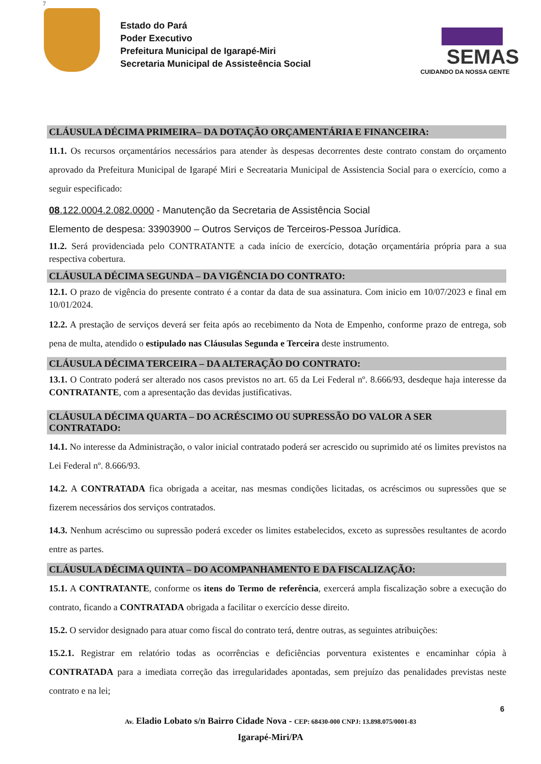7
Estado do Pará
Poder Executivo
Prefeitura Municipal de Igarapé-Miri
Secretaria Municipal de Assisteência Social
SEMAS
CUIDANDO DA NOSSA GENTE
CLÁUSULA DÉCIMA PRIMEIRA– DA DOTAÇÃO ORÇAMENTÁRIA E FINANCEIRA:
11.1. Os recursos orçamentários necessários para atender às despesas decorrentes deste contrato constam do orçamento aprovado da Prefeitura Municipal de Igarapé Miri e Secreataria Municipal de Assistencia Social para o exercício, como a seguir especificado:
08.122.0004.2.082.0000 - Manutenção da Secretaria de Assistência Social
Elemento de despesa: 33903900 – Outros Serviços de Terceiros-Pessoa Jurídica.
11.2. Será providenciada pelo CONTRATANTE a cada início de exercício, dotação orçamentária própria para a sua respectiva cobertura.
CLÁUSULA DÉCIMA SEGUNDA – DA VIGÊNCIA DO CONTRATO:
12.1. O prazo de vigência do presente contrato é a contar da data de sua assinatura. Com inicio em 10/07/2023 e final em 10/01/2024.
12.2. A prestação de serviços deverá ser feita após ao recebimento da Nota de Empenho, conforme prazo de entrega, sob pena de multa, atendido o estipulado nas Cláusulas Segunda e Terceira deste instrumento.
CLÁUSULA DÉCIMA TERCEIRA – DA ALTERAÇÃO DO CONTRATO:
13.1. O Contrato poderá ser alterado nos casos previstos no art. 65 da Lei Federal nº. 8.666/93, desdeque haja interesse da CONTRATANTE, com a apresentação das devidas justificativas.
CLÁUSULA DÉCIMA QUARTA – DO ACRÉSCIMO OU SUPRESSÃO DO VALOR A SER CONTRATADO:
14.1. No interesse da Administração, o valor inicial contratado poderá ser acrescido ou suprimido até os limites previstos na Lei Federal nº. 8.666/93.
14.2. A CONTRATADA fica obrigada a aceitar, nas mesmas condições licitadas, os acréscimos ou supressões que se fizerem necessários dos serviços contratados.
14.3. Nenhum acréscimo ou supressão poderá exceder os limites estabelecidos, exceto as supressões resultantes de acordo entre as partes.
CLÁUSULA DÉCIMA QUINTA – DO ACOMPANHAMENTO E DA FISCALIZAÇÃO:
15.1. A CONTRATANTE, conforme os itens do Termo de referência, exercerá ampla fiscalização sobre a execução do contrato, ficando a CONTRATADA obrigada a facilitar o exercício desse direito.
15.2. O servidor designado para atuar como fiscal do contrato terá, dentre outras, as seguintes atribuições:
15.2.1. Registrar em relatório todas as ocorrências e deficiências porventura existentes e encaminhar cópia à CONTRATADA para a imediata correção das irregularidades apontadas, sem prejuízo das penalidades previstas neste contrato e na lei;
6
Av. Eladio Lobato s/n Bairro Cidade Nova - CEP: 68430-000 CNPJ: 13.898.075/0001-83
Igarapé-Miri/PA